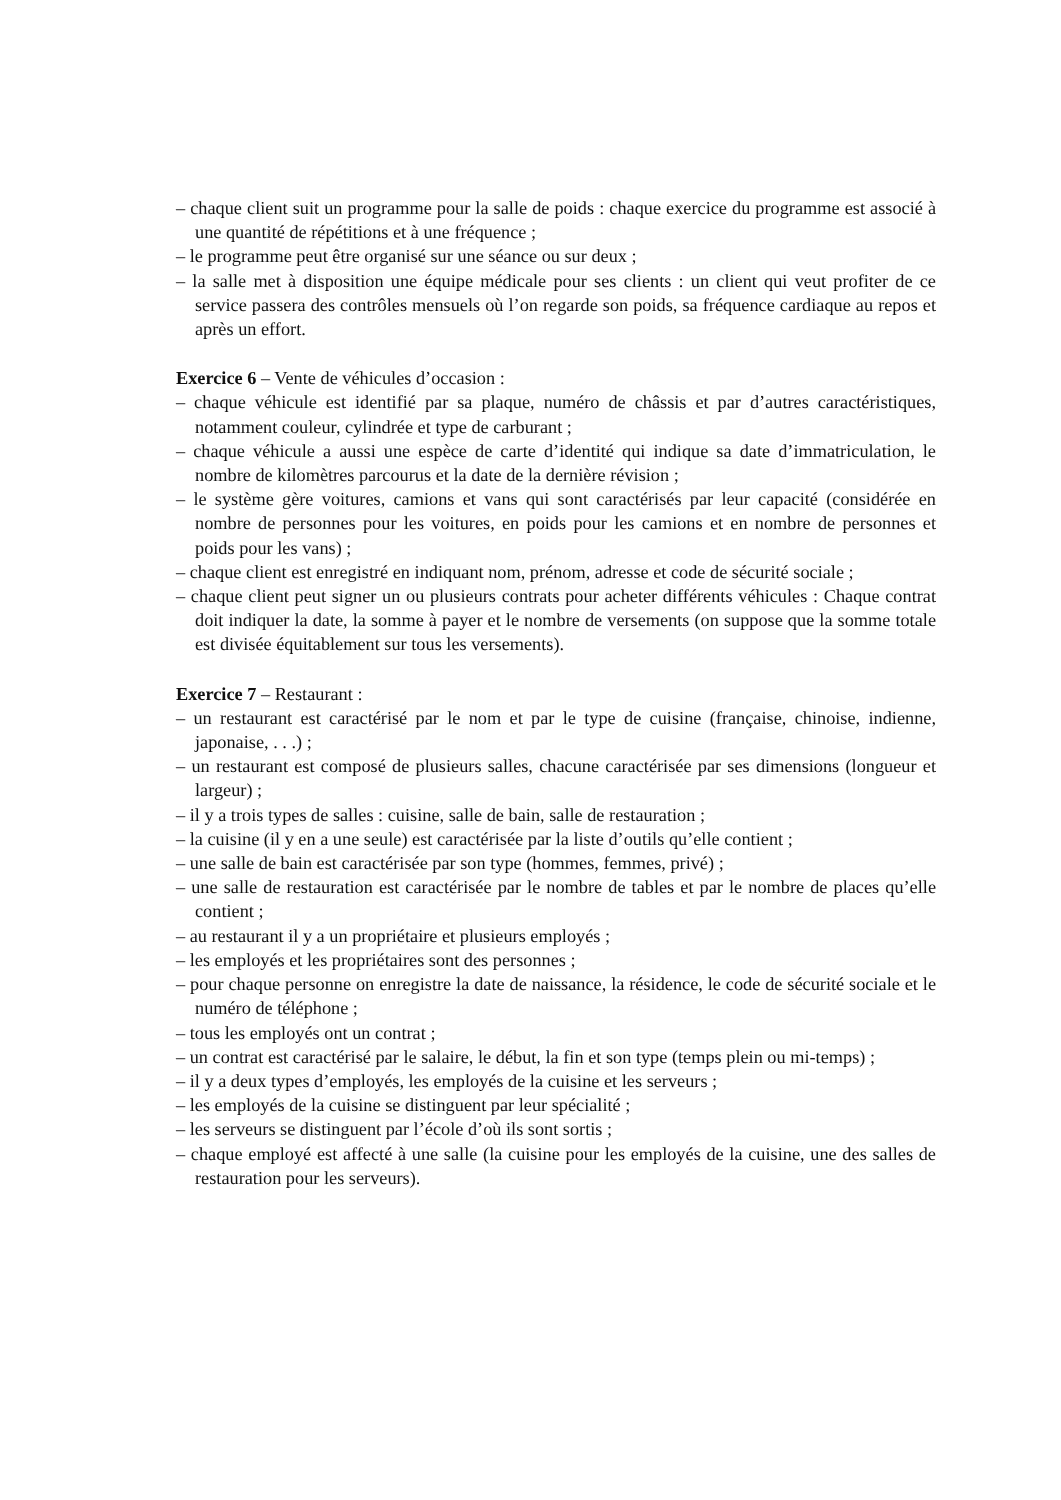– chaque client suit un programme pour la salle de poids : chaque exercice du programme est associé à une quantité de répétitions et à une fréquence ;
– le programme peut être organisé sur une séance ou sur deux ;
– la salle met à disposition une équipe médicale pour ses clients : un client qui veut profiter de ce service passera des contrôles mensuels où l’on regarde son poids, sa fréquence cardiaque au repos et après un effort.
Exercice 6 – Vente de véhicules d’occasion :
– chaque véhicule est identifié par sa plaque, numéro de châssis et par d’autres caractéristiques, notamment couleur, cylindrée et type de carburant ;
– chaque véhicule a aussi une espèce de carte d’identité qui indique sa date d’immatriculation, le nombre de kilomètres parcourus et la date de la dernière révision ;
– le système gère voitures, camions et vans qui sont caractérisés par leur capacité (considérée en nombre de personnes pour les voitures, en poids pour les camions et en nombre de personnes et poids pour les vans) ;
– chaque client est enregistré en indiquant nom, prénom, adresse et code de sécurité sociale ;
– chaque client peut signer un ou plusieurs contrats pour acheter différents véhicules : Chaque contrat doit indiquer la date, la somme à payer et le nombre de versements (on suppose que la somme totale est divisée équitablement sur tous les versements).
Exercice 7 – Restaurant :
– un restaurant est caractérisé par le nom et par le type de cuisine (française, chinoise, indienne, japonaise, . . .) ;
– un restaurant est composé de plusieurs salles, chacune caractérisée par ses dimensions (longueur et largeur) ;
– il y a trois types de salles : cuisine, salle de bain, salle de restauration ;
– la cuisine (il y en a une seule) est caractérisée par la liste d’outils qu’elle contient ;
– une salle de bain est caractérisée par son type (hommes, femmes, privé) ;
– une salle de restauration est caractérisée par le nombre de tables et par le nombre de places qu’elle contient ;
– au restaurant il y a un propriétaire et plusieurs employés ;
– les employés et les propriétaires sont des personnes ;
– pour chaque personne on enregistre la date de naissance, la résidence, le code de sécurité sociale et le numéro de téléphone ;
– tous les employés ont un contrat ;
– un contrat est caractérisé par le salaire, le début, la fin et son type (temps plein ou mi-temps) ;
– il y a deux types d’employés, les employés de la cuisine et les serveurs ;
– les employés de la cuisine se distinguent par leur spécialité ;
– les serveurs se distinguent par l’école d’où ils sont sortis ;
– chaque employé est affecté à une salle (la cuisine pour les employés de la cuisine, une des salles de restauration pour les serveurs).